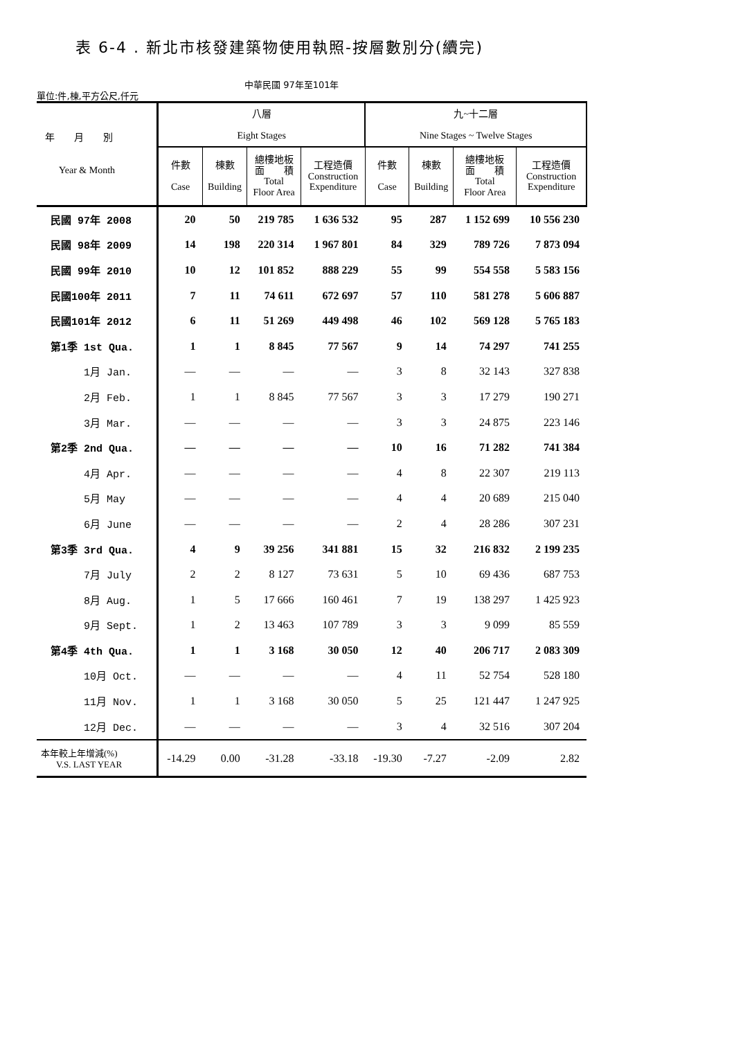表 6-4 . 新北市核發建築物使用執照-按層數別分(續完)
單位:件,棟,平方公尺,仟元
中華民國 97年至101年
| 年 月 別 Year & Month | 八層 Eight Stages | | | | 九~十二層 Nine Stages ~ Twelve Stages | | | |
| --- | --- | --- | --- | --- | --- | --- | --- | --- |
| | 件數 Case | 棟數 Building | 總樓地板 面 積 Total Floor Area | 工程造價 Construction Expenditure | 件數 Case | 棟數 Building | 總樓地板 面 積 Total Floor Area | 工程造價 Construction Expenditure |
| 民國 97年 2008 | 20 | 50 | 219 785 | 1 636 532 | 95 | 287 | 1 152 699 | 10 556 230 |
| 民國 98年 2009 | 14 | 198 | 220 314 | 1 967 801 | 84 | 329 | 789 726 | 7 873 094 |
| 民國 99年 2010 | 10 | 12 | 101 852 | 888 229 | 55 | 99 | 554 558 | 5 583 156 |
| 民國100年 2011 | 7 | 11 | 74 611 | 672 697 | 57 | 110 | 581 278 | 5 606 887 |
| 民國101年 2012 | 6 | 11 | 51 269 | 449 498 | 46 | 102 | 569 128 | 5 765 183 |
| 第1季 1st Qua. | 1 | 1 | 8 845 | 77 567 | 9 | 14 | 74 297 | 741 255 |
| 1月 Jan. | — | — | — | — | 3 | 8 | 32 143 | 327 838 |
| 2月 Feb. | 1 | 1 | 8 845 | 77 567 | 3 | 3 | 17 279 | 190 271 |
| 3月 Mar. | — | — | — | — | 3 | 3 | 24 875 | 223 146 |
| 第2季 2nd Qua. | — | — | — | — | 10 | 16 | 71 282 | 741 384 |
| 4月 Apr. | — | — | — | — | 4 | 8 | 22 307 | 219 113 |
| 5月 May | — | — | — | — | 4 | 4 | 20 689 | 215 040 |
| 6月 June | — | — | — | — | 2 | 4 | 28 286 | 307 231 |
| 第3季 3rd Qua. | 4 | 9 | 39 256 | 341 881 | 15 | 32 | 216 832 | 2 199 235 |
| 7月 July | 2 | 2 | 8 127 | 73 631 | 5 | 10 | 69 436 | 687 753 |
| 8月 Aug. | 1 | 5 | 17 666 | 160 461 | 7 | 19 | 138 297 | 1 425 923 |
| 9月 Sept. | 1 | 2 | 13 463 | 107 789 | 3 | 3 | 9 099 | 85 559 |
| 第4季 4th Qua. | 1 | 1 | 3 168 | 30 050 | 12 | 40 | 206 717 | 2 083 309 |
| 10月 Oct. | — | — | — | — | 4 | 11 | 52 754 | 528 180 |
| 11月 Nov. | 1 | 1 | 3 168 | 30 050 | 5 | 25 | 121 447 | 1 247 925 |
| 12月 Dec. | — | — | — | — | 3 | 4 | 32 516 | 307 204 |
| 本年較上年增減(%) V.S. LAST YEAR | -14.29 | 0.00 | -31.28 | -33.18 | -19.30 | -7.27 | -2.09 | 2.82 |